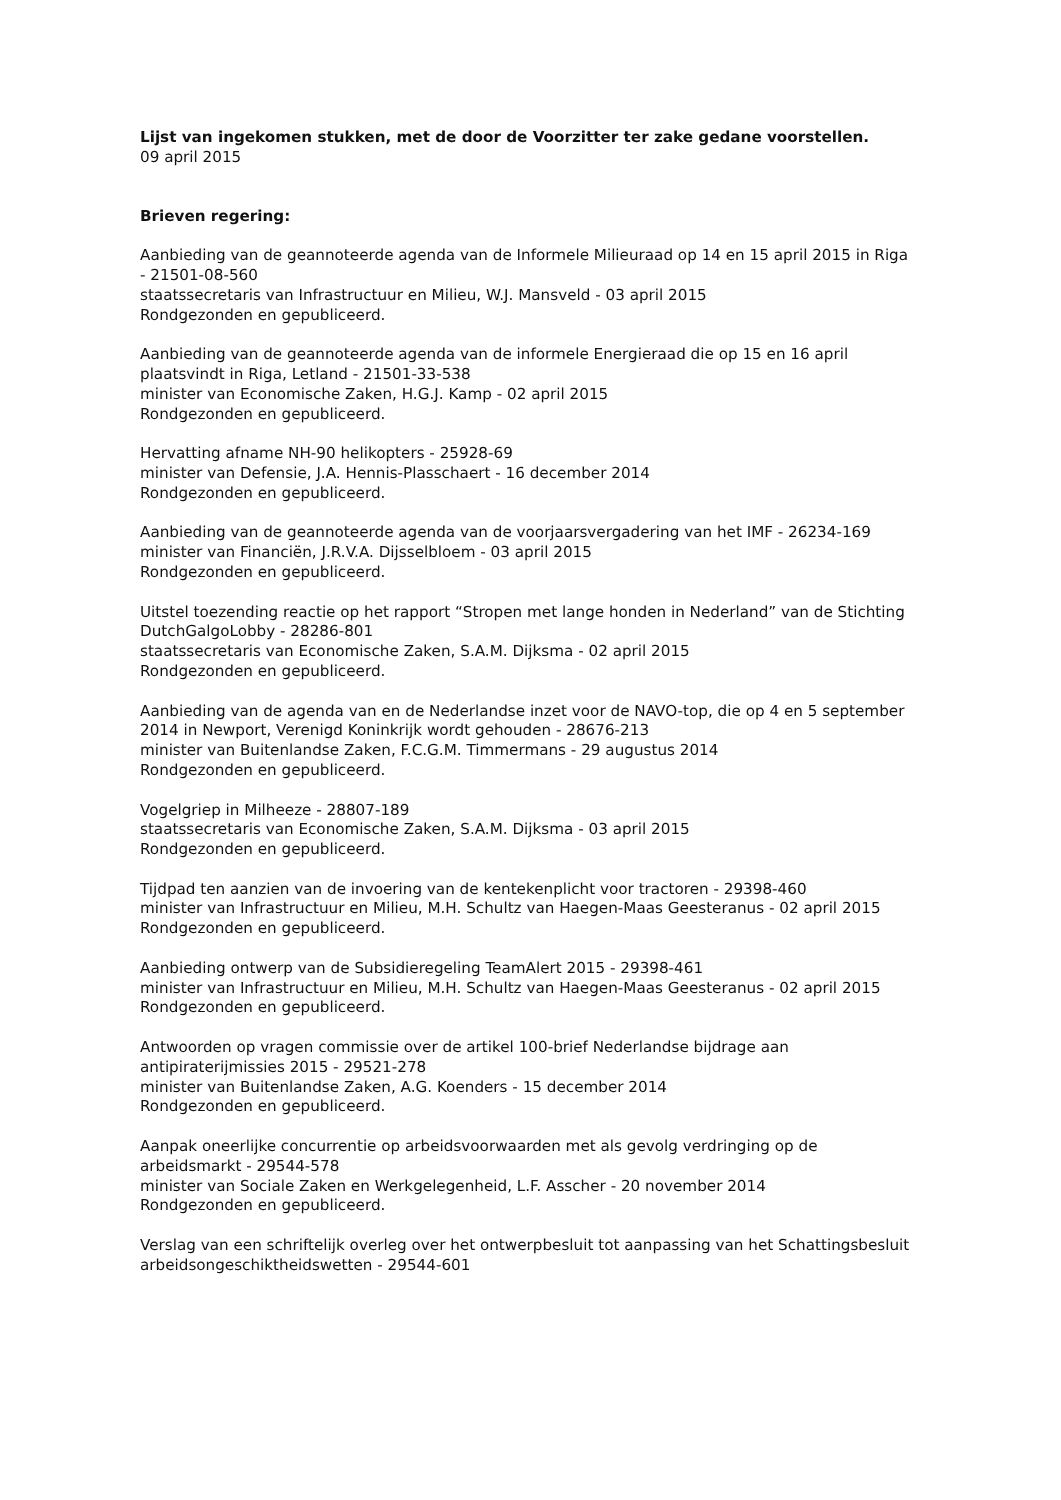Lijst van ingekomen stukken, met de door de Voorzitter ter zake gedane voorstellen.
09 april 2015
Brieven regering:
Aanbieding van de geannoteerde agenda van de Informele Milieuraad op 14 en 15 april 2015 in Riga - 21501-08-560
staatssecretaris van Infrastructuur en Milieu, W.J. Mansveld - 03 april 2015
Rondgezonden en gepubliceerd.
Aanbieding van de geannoteerde agenda van de informele Energieraad die op 15 en 16 april plaatsvindt in Riga, Letland - 21501-33-538
minister van Economische Zaken, H.G.J. Kamp - 02 april 2015
Rondgezonden en gepubliceerd.
Hervatting afname NH-90 helikopters - 25928-69
minister van Defensie, J.A. Hennis-Plasschaert - 16 december 2014
Rondgezonden en gepubliceerd.
Aanbieding van de geannoteerde agenda van de voorjaarsvergadering van het IMF - 26234-169
minister van Financiën, J.R.V.A. Dijsselbloem - 03 april 2015
Rondgezonden en gepubliceerd.
Uitstel toezending reactie op het rapport “Stropen met lange honden in Nederland” van de Stichting DutchGalgoLobby - 28286-801
staatssecretaris van Economische Zaken, S.A.M. Dijksma - 02 april 2015
Rondgezonden en gepubliceerd.
Aanbieding van de agenda van en de Nederlandse inzet voor de NAVO-top, die op 4 en 5 september 2014 in Newport, Verenigd Koninkrijk wordt gehouden - 28676-213
minister van Buitenlandse Zaken, F.C.G.M. Timmermans - 29 augustus 2014
Rondgezonden en gepubliceerd.
Vogelgriep in Milheeze - 28807-189
staatssecretaris van Economische Zaken, S.A.M. Dijksma - 03 april 2015
Rondgezonden en gepubliceerd.
Tijdpad ten aanzien van de invoering van de kentekenplicht voor tractoren - 29398-460
minister van Infrastructuur en Milieu, M.H. Schultz van Haegen-Maas Geesteranus - 02 april 2015
Rondgezonden en gepubliceerd.
Aanbieding ontwerp van de Subsidieregeling TeamAlert 2015 - 29398-461
minister van Infrastructuur en Milieu, M.H. Schultz van Haegen-Maas Geesteranus - 02 april 2015
Rondgezonden en gepubliceerd.
Antwoorden op vragen commissie over de artikel 100-brief Nederlandse bijdrage aan antipiraterijmissies 2015 - 29521-278
minister van Buitenlandse Zaken, A.G. Koenders - 15 december 2014
Rondgezonden en gepubliceerd.
Aanpak oneerlijke concurrentie op arbeidsvoorwaarden met als gevolg verdringing op de arbeidsmarkt - 29544-578
minister van Sociale Zaken en Werkgelegenheid, L.F. Asscher - 20 november 2014
Rondgezonden en gepubliceerd.
Verslag van een schriftelijk overleg over het ontwerpbesluit tot aanpassing van het Schattingsbesluit arbeidsongeschiktheidswetten - 29544-601